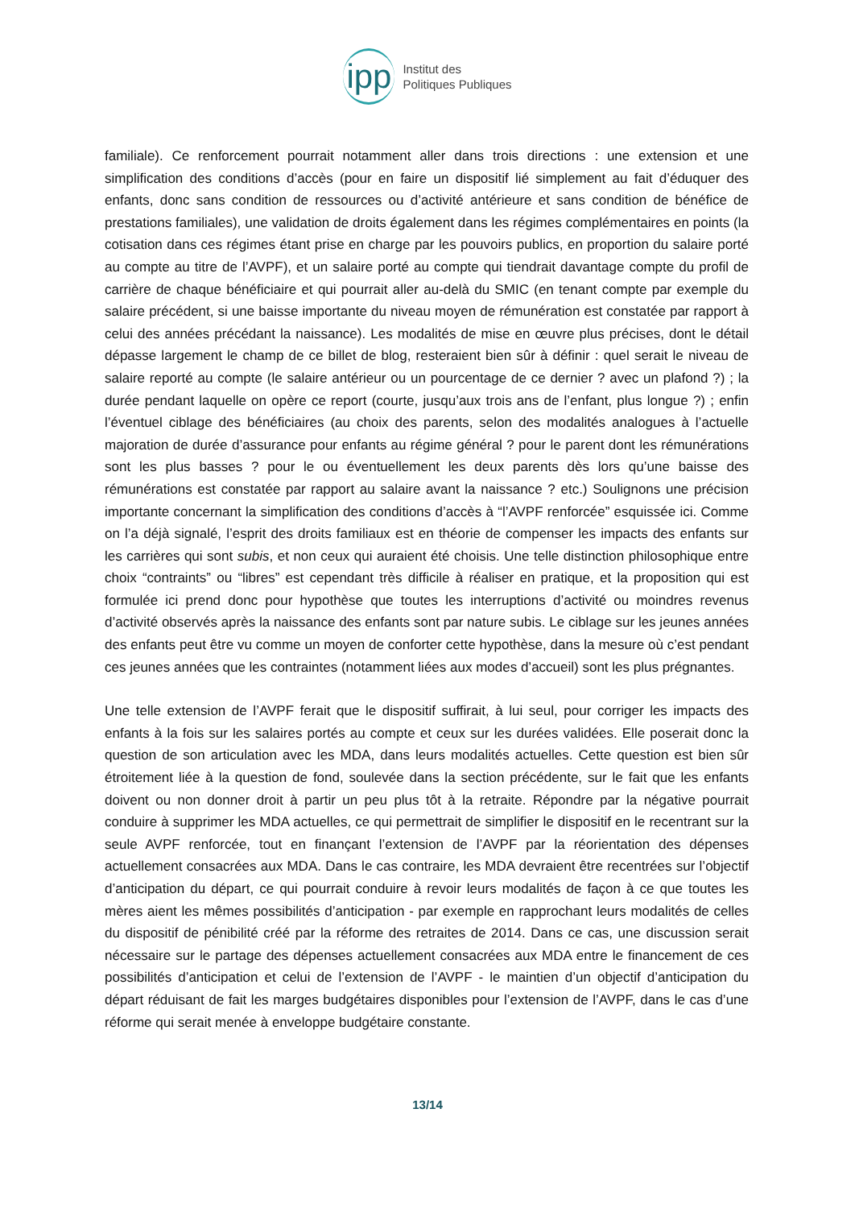ipp
Institut des
Politiques Publiques
familiale). Ce renforcement pourrait notamment aller dans trois directions : une extension et une simplification des conditions d’accès (pour en faire un dispositif lié simplement au fait d’éduquer des enfants, donc sans condition de ressources ou d’activité antérieure et sans condition de bénéfice de prestations familiales), une validation de droits également dans les régimes complémentaires en points (la cotisation dans ces régimes étant prise en charge par les pouvoirs publics, en proportion du salaire porté au compte au titre de l’AVPF), et un salaire porté au compte qui tiendrait davantage compte du profil de carrière de chaque bénéficiaire et qui pourrait aller au-delà du SMIC (en tenant compte par exemple du salaire précédent, si une baisse importante du niveau moyen de rémunération est constatée par rapport à celui des années précédant la naissance). Les modalités de mise en œuvre plus précises, dont le détail dépasse largement le champ de ce billet de blog, resteraient bien sûr à définir : quel serait le niveau de salaire reporté au compte (le salaire antérieur ou un pourcentage de ce dernier ? avec un plafond ?) ; la durée pendant laquelle on opère ce report (courte, jusqu’aux trois ans de l’enfant, plus longue ?) ; enfin l’éventuel ciblage des bénéficiaires (au choix des parents, selon des modalités analogues à l’actuelle majoration de durée d’assurance pour enfants au régime général ? pour le parent dont les rémunérations sont les plus basses ? pour le ou éventuellement les deux parents dès lors qu’une baisse des rémunérations est constatée par rapport au salaire avant la naissance ? etc.) Soulignons une précision importante concernant la simplification des conditions d’accès à “l’AVPF renforcée” esquissée ici. Comme on l’a déjà signalé, l’esprit des droits familiaux est en théorie de compenser les impacts des enfants sur les carrières qui sont subis, et non ceux qui auraient été choisis. Une telle distinction philosophique entre choix “contraints” ou “libres” est cependant très difficile à réaliser en pratique, et la proposition qui est formulée ici prend donc pour hypothèse que toutes les interruptions d’activité ou moindres revenus d’activité observés après la naissance des enfants sont par nature subis. Le ciblage sur les jeunes années des enfants peut être vu comme un moyen de conforter cette hypothèse, dans la mesure où c’est pendant ces jeunes années que les contraintes (notamment liées aux modes d’accueil) sont les plus prégnantes.
Une telle extension de l’AVPF ferait que le dispositif suffirait, à lui seul, pour corriger les impacts des enfants à la fois sur les salaires portés au compte et ceux sur les durées validées. Elle poserait donc la question de son articulation avec les MDA, dans leurs modalités actuelles. Cette question est bien sûr étroitement liée à la question de fond, soulevée dans la section précédente, sur le fait que les enfants doivent ou non donner droit à partir un peu plus tôt à la retraite. Répondre par la négative pourrait conduire à supprimer les MDA actuelles, ce qui permettrait de simplifier le dispositif en le recentrant sur la seule AVPF renforcée, tout en finançant l’extension de l’AVPF par la réorientation des dépenses actuellement consacrées aux MDA. Dans le cas contraire, les MDA devraient être recentrées sur l’objectif d’anticipation du départ, ce qui pourrait conduire à revoir leurs modalités de façon à ce que toutes les mères aient les mêmes possibilités d’anticipation - par exemple en rapprochant leurs modalités de celles du dispositif de pénibilité créé par la réforme des retraites de 2014. Dans ce cas, une discussion serait nécessaire sur le partage des dépenses actuellement consacrées aux MDA entre le financement de ces possibilités d’anticipation et celui de l’extension de l’AVPF - le maintien d’un objectif d’anticipation du départ réduisant de fait les marges budgétaires disponibles pour l’extension de l’AVPF, dans le cas d’une réforme qui serait menée à enveloppe budgétaire constante.
13/14